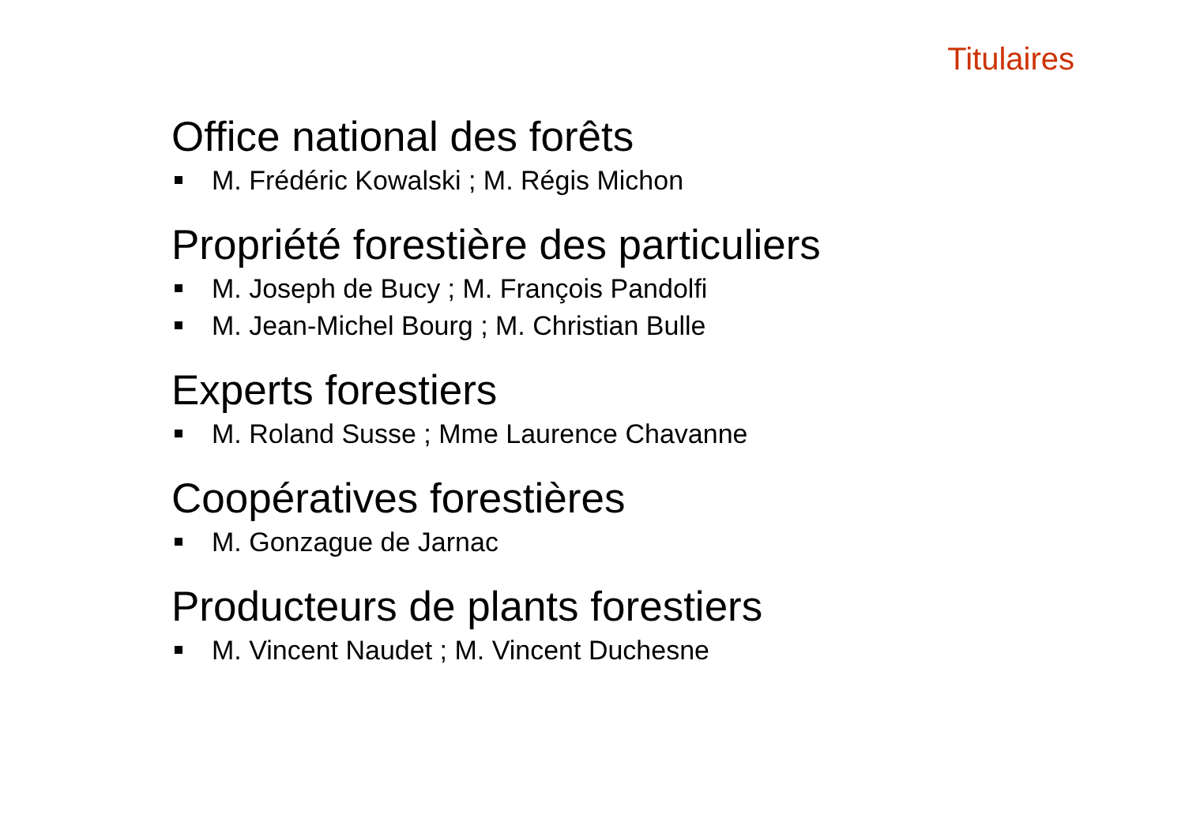Titulaires
Office national des forêts
M. Frédéric Kowalski ; M. Régis Michon
Propriété forestière des particuliers
M. Joseph de Bucy ; M. François Pandolfi
M. Jean-Michel Bourg ; M. Christian Bulle
Experts forestiers
M. Roland Susse ; Mme Laurence Chavanne
Coopératives forestières
M. Gonzague de Jarnac
Producteurs de plants forestiers
M. Vincent Naudet ; M. Vincent Duchesne